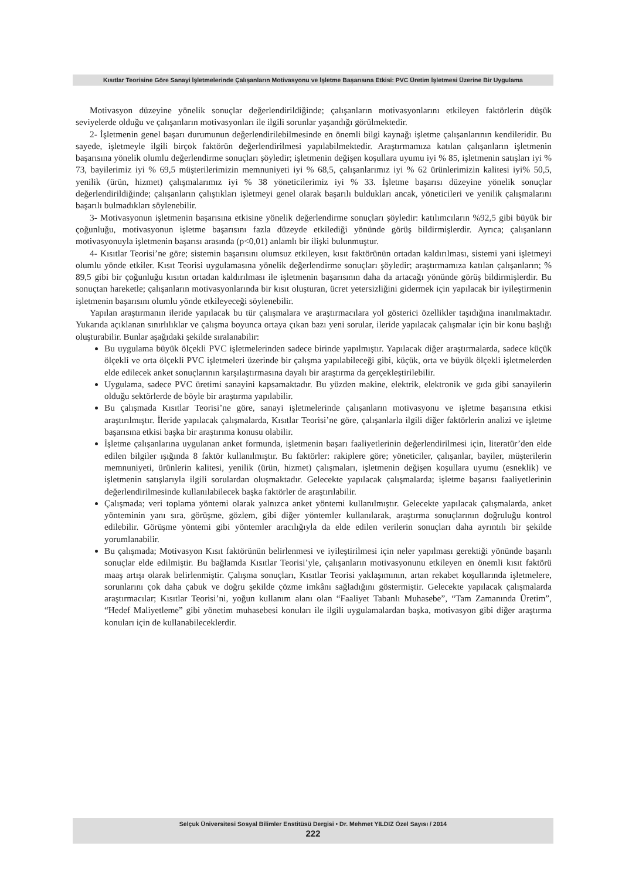Kısıtlar Teorisine Göre Sanayi İşletmelerinde Çalışanların Motivasyonu ve İşletme Başarısına Etkisi: PVC Üretim İşletmesi Üzerine Bir Uygulama
Motivasyon düzeyine yönelik sonuçlar değerlendirildiğinde; çalışanların motivasyonlarını etkileyen faktörlerin düşük seviyelerde olduğu ve çalışanların motivasyonları ile ilgili sorunlar yaşandığı görülmektedir.
2- İşletmenin genel başarı durumunun değerlendirilebilmesinde en önemli bilgi kaynağı işletme çalışanlarının kendileridir. Bu sayede, işletmeyle ilgili birçok faktörün değerlendirilmesi yapılabilmektedir. Araştırmamıza katılan çalışanların işletmenin başarısına yönelik olumlu değerlendirme sonuçları şöyledir; işletmenin değişen koşullara uyumu iyi % 85, işletmenin satışları iyi % 73, bayilerimiz iyi % 69,5 müşterilerimizin memnuniyeti iyi % 68,5, çalışanlarımız iyi % 62 ürünlerimizin kalitesi iyi% 50,5, yenilik (ürün, hizmet) çalışmalarımız iyi % 38 yöneticilerimiz iyi % 33. İşletme başarısı düzeyine yönelik sonuçlar değerlendirildiğinde; çalışanların çalıştıkları işletmeyi genel olarak başarılı buldukları ancak, yöneticileri ve yenilik çalışmalarını başarılı bulmadıkları söylenebilir.
3- Motivasyonun işletmenin başarısına etkisine yönelik değerlendirme sonuçları şöyledir: katılımcıların %92,5 gibi büyük bir çoğunluğu, motivasyonun işletme başarısını fazla düzeyde etkilediği yönünde görüş bildirmişlerdir. Ayrıca; çalışanların motivasyonuyla işletmenin başarısı arasında (p<0,01) anlamlı bir ilişki bulunmuştur.
4- Kısıtlar Teorisi’ne göre; sistemin başarısını olumsuz etkileyen, kısıt faktörünün ortadan kaldırılması, sistemi yani işletmeyi olumlu yönde etkiler. Kısıt Teorisi uygulamasına yönelik değerlendirme sonuçları şöyledir; araştırmamıza katılan çalışanların; % 89,5 gibi bir çoğunluğu kısıtın ortadan kaldırılması ile işletmenin başarısının daha da artacağı yönünde görüş bildirmişlerdir. Bu sonuçtan hareketle; çalışanların motivasyonlarında bir kısıt oluşturan, ücret yetersizliğini gidermek için yapılacak bir iyileştirmenin işletmenin başarısını olumlu yönde etkileyeceği söylenebilir.
Yapılan araştırmanın ileride yapılacak bu tür çalışmalara ve araştırmacılara yol gösterici özellikler taşıdığına inanılmaktadır. Yukarıda açıklanan sınırlılıklar ve çalışma boyunca ortaya çıkan bazı yeni sorular, ileride yapılacak çalışmalar için bir konu başlığı oluşturabilir. Bunlar aşağıdaki şekilde sıralanabilir:
Bu uygulama büyük ölçekli PVC işletmelerinden sadece birinde yapılmıştır. Yapılacak diğer araştırmalarda, sadece küçük ölçekli ve orta ölçekli PVC işletmeleri üzerinde bir çalışma yapılabileceği gibi, küçük, orta ve büyük ölçekli işletmelerden elde edilecek anket sonuçlarının karşılaştırmasına dayalı bir araştırma da gerçekleştirilebilir.
Uygulama, sadece PVC üretimi sanayini kapsamaktadır. Bu yüzden makine, elektrik, elektronik ve gıda gibi sanayilerin olduğu sektörlerde de böyle bir araştırma yapılabilir.
Bu çalışmada Kısıtlar Teorisi’ne göre, sanayi işletmelerinde çalışanların motivasyonu ve işletme başarısına etkisi araştırılmıştır. İleride yapılacak çalışmalarda, Kısıtlar Teorisi’ne göre, çalışanlarla ilgili diğer faktörlerin analizi ve işletme başarısına etkisi başka bir araştırıma konusu olabilir.
İşletme çalışanlarına uygulanan anket formunda, işletmenin başarı faaliyetlerinin değerlendirilmesi için, literatür’den elde edilen bilgiler ışığında 8 faktör kullanılmıştır. Bu faktörler: rakiplere göre; yöneticiler, çalışanlar, bayiler, müşterilerin memnuniyeti, ürünlerin kalitesi, yenilik (ürün, hizmet) çalışmaları, işletmenin değişen koşullara uyumu (esneklik) ve işletmenin satışlarıyla ilgili sorulardan oluşmaktadır. Gelecekte yapılacak çalışmalarda; işletme başarısı faaliyetlerinin değerlendirilmesinde kullanılabilecek başka faktörler de araştırılabilir.
Çalışmada; veri toplama yöntemi olarak yalnızca anket yöntemi kullanılmıştır. Gelecekte yapılacak çalışmalarda, anket yönteminin yanı sıra, görüşme, gözlem, gibi diğer yöntemler kullanılarak, araştırma sonuçlarının doğruluğu kontrol edilebilir. Görüşme yöntemi gibi yöntemler aracılığıyla da elde edilen verilerin sonuçları daha ayrıntılı bir şekilde yorumlanabilir.
Bu çalışmada; Motivasyon Kısıt faktörünün belirlenmesi ve iyileştirilmesi için neler yapılması gerektiği yönünde başarılı sonuçlar elde edilmiştir. Bu bağlamda Kısıtlar Teorisi’yle, çalışanların motivasyonunu etkileyen en önemli kısıt faktörü maaş artışı olarak belirlenmiştir. Çalışma sonuçları, Kısıtlar Teorisi yaklaşımının, artan rekabet koşullarında işletmelere, sorunlarını çok daha çabuk ve doğru şekilde çözme imkânı sağladığını göstermiştir. Gelecekte yapılacak çalışmalarda araştırmacılar; Kısıtlar Teorisi’ni, yoğun kullanım alanı olan “Faaliyet Tabanlı Muhasebe”, “Tam Zamanında Üretim”, “Hedef Maliyetleme” gibi yönetim muhasebesi konuları ile ilgili uygulamalardan başka, motivasyon gibi diğer araştırma konuları için de kullanabileceklerdir.
Selçuk Üniversitesi Sosyal Bilimler Enstitüsü Dergisi • Dr. Mehmet YILDIZ Özel Sayısı / 2014
222